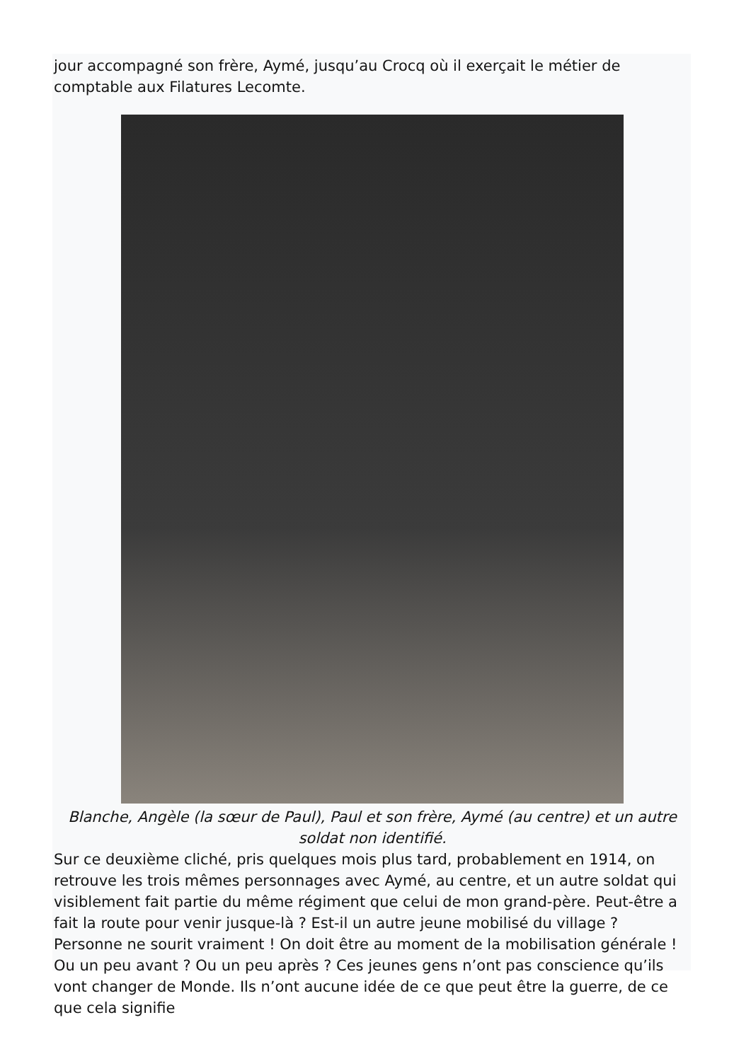jour accompagné son frère, Aymé, jusqu’au Crocq où il exerçait le métier de comptable aux Filatures Lecomte.
Blanche, Angèle (la sœur de Paul), Paul et son frère, Aymé (au centre) et un autre soldat non identifié.
Sur ce deuxième cliché, pris quelques mois plus tard, probablement en 1914, on retrouve les trois mêmes personnages avec Aymé, au centre, et un autre soldat qui visiblement fait partie du même régiment que celui de mon grand-père. Peut-être a fait la route pour venir jusque-là ? Est-il un autre jeune mobilisé du village ? Personne ne sourit vraiment ! On doit être au moment de la mobilisation générale ! Ou un peu avant ? Ou un peu après ? Ces jeunes gens n’ont pas conscience qu’ils vont changer de Monde. Ils n’ont aucune idée de ce que peut être la guerre, de ce que cela signifie